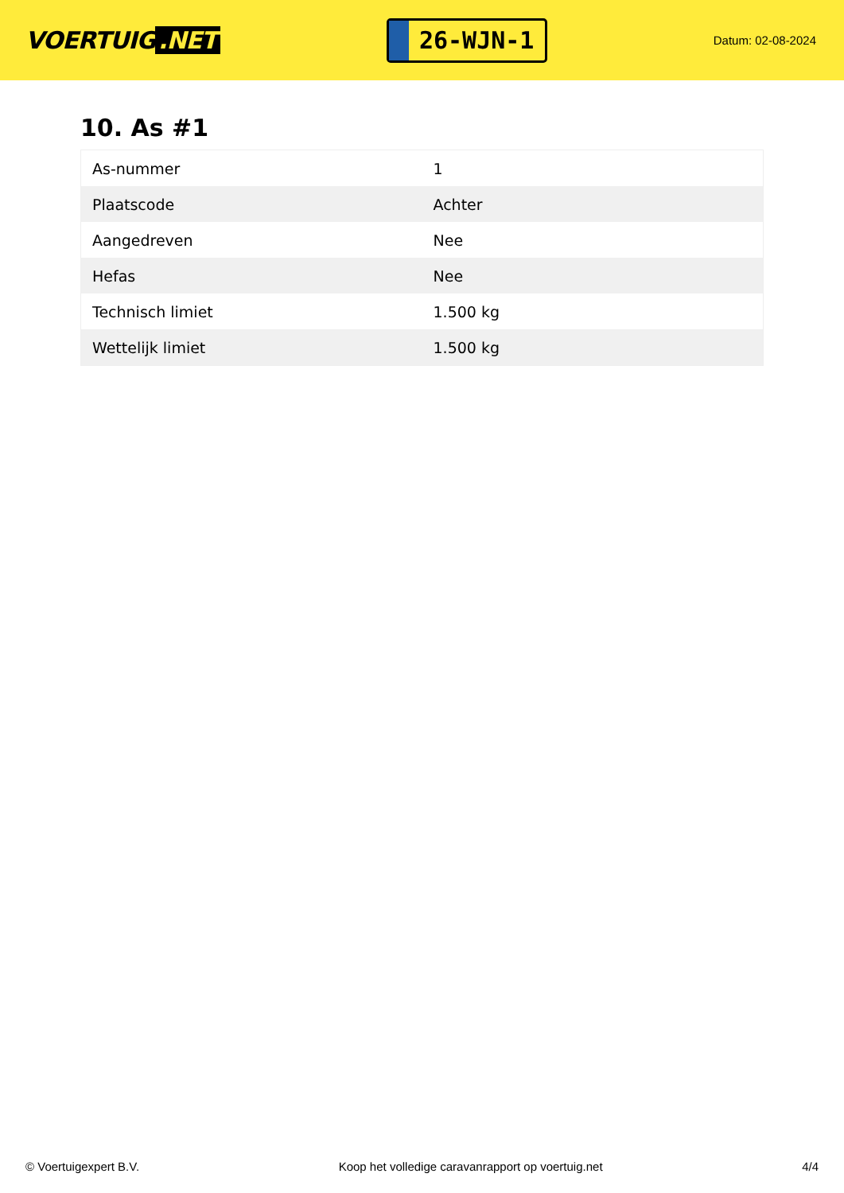VOERTUIG.NET
26-WJN-1
Datum: 02-08-2024
10. As #1
| As-nummer | 1 |
| Plaatscode | Achter |
| Aangedreven | Nee |
| Hefas | Nee |
| Technisch limiet | 1.500 kg |
| Wettelijk limiet | 1.500 kg |
© Voertuigexpert B.V. Koop het volledige caravanrapport op voertuig.net 4/4